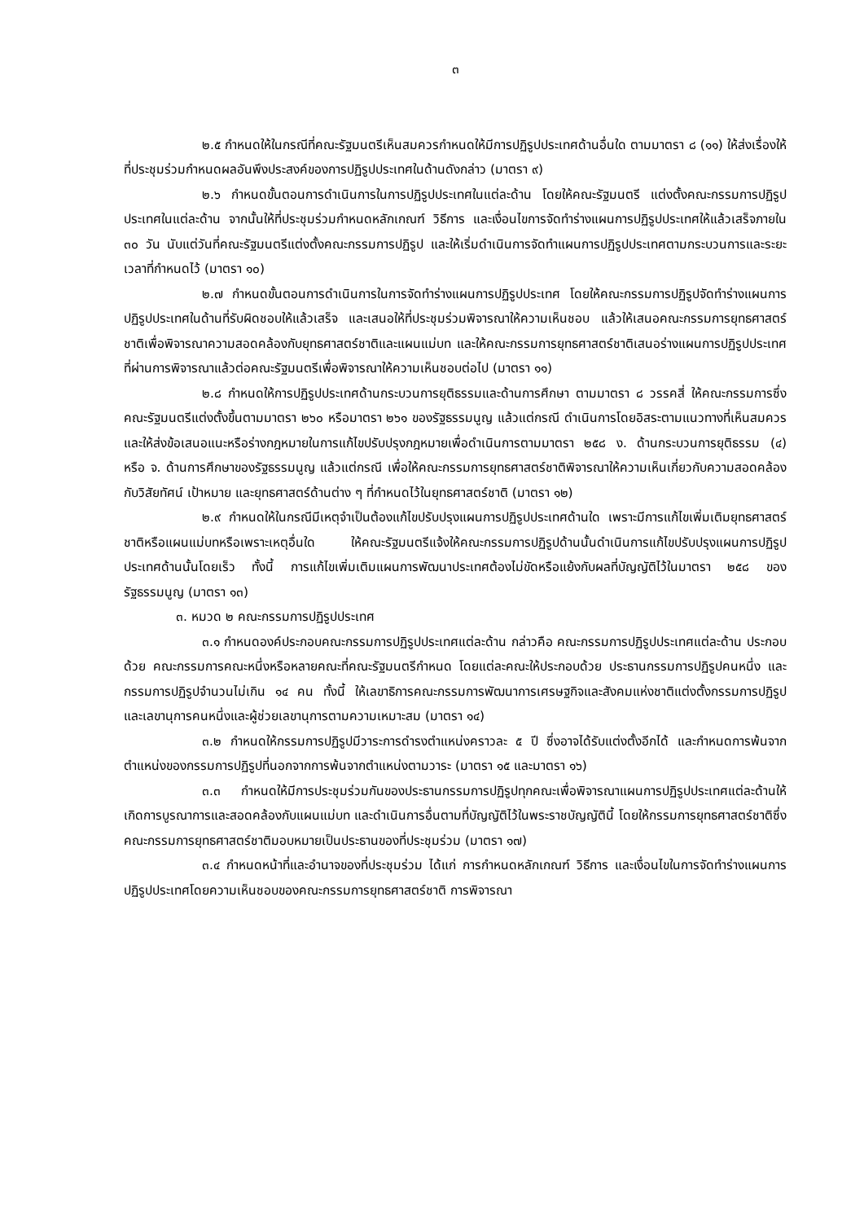๓
๒.๕ กำหนดให้ในกรณีที่คณะรัฐมนตรีเห็นสมควรกำหนดให้มีการปฏิรูปประเทศด้านอื่นใด ตามมาตรา ๘ (๑๑) ให้ส่งเรื่องให้ที่ประชุมร่วมกำหนดผลอันพึงประสงค์ของการปฏิรูปประเทศในด้านดังกล่าว (มาตรา ๙)
๒.๖ กำหนดขั้นตอนการดำเนินการในการปฏิรูปประเทศในแต่ละด้าน โดยให้คณะรัฐมนตรี แต่งตั้งคณะกรรมการปฏิรูปประเทศในแต่ละด้าน จากนั้นให้ที่ประชุมร่วมกำหนดหลักเกณฑ์ วิธีการ และเงื่อนไขการจัดทำร่างแผนการปฏิรูปประเทศให้แล้วเสร็จภายใน ๓๐ วัน นับแต่วันที่คณะรัฐมนตรีแต่งตั้งคณะกรรมการปฏิรูป และให้เริ่มดำเนินการจัดทำแผนการปฏิรูปประเทศตามกระบวนการและระยะเวลาที่กำหนดไว้ (มาตรา ๑๐)
๒.๗ กำหนดขั้นตอนการดำเนินการในการจัดทำร่างแผนการปฏิรูปประเทศ โดยให้คณะกรรมการปฏิรูปจัดทำร่างแผนการปฏิรูปประเทศในด้านที่รับผิดชอบให้แล้วเสร็จ และเสนอให้ที่ประชุมร่วมพิจารณาให้ความเห็นชอบ แล้วให้เสนอคณะกรรมการยุทธศาสตร์ชาติเพื่อพิจารณาความสอดคล้องกับยุทธศาสตร์ชาติและแผนแม่บท และให้คณะกรรมการยุทธศาสตร์ชาติเสนอร่างแผนการปฏิรูปประเทศที่ผ่านการพิจารณาแล้วต่อคณะรัฐมนตรีเพื่อพิจารณาให้ความเห็นชอบต่อไป (มาตรา ๑๑)
๒.๘ กำหนดให้การปฏิรูปประเทศด้านกระบวนการยุติธรรมและด้านการศึกษา ตามมาตรา ๘ วรรคสี่ ให้คณะกรรมการซึ่งคณะรัฐมนตรีแต่งตั้งขึ้นตามมาตรา ๒๖๐ หรือมาตรา ๒๖๑ ของรัฐธรรมนูญ แล้วแต่กรณี ดำเนินการโดยอิสระตามแนวทางที่เห็นสมควร และให้ส่งข้อเสนอแนะหรือร่างกฎหมายในการแก้ไขปรับปรุงกฎหมายเพื่อดำเนินการตามมาตรา ๒๕๘ ง. ด้านกระบวนการยุติธรรม (๔) หรือ จ. ด้านการศึกษาของรัฐธรรมนูญ แล้วแต่กรณี เพื่อให้คณะกรรมการยุทธศาสตร์ชาติพิจารณาให้ความเห็นเกี่ยวกับความสอดคล้องกับวิสัยทัศน์ เป้าหมาย และยุทธศาสตร์ด้านต่าง ๆ ที่กำหนดไว้ในยุทธศาสตร์ชาติ (มาตรา ๑๒)
๒.๙ กำหนดให้ในกรณีมีเหตุจำเป็นต้องแก้ไขปรับปรุงแผนการปฏิรูปประเทศด้านใด เพราะมีการแก้ไขเพิ่มเติมยุทธศาสตร์ชาติหรือแผนแม่บทหรือเพราะเหตุอื่นใด ให้คณะรัฐมนตรีแจ้งให้คณะกรรมการปฏิรูปด้านนั้นดำเนินการแก้ไขปรับปรุงแผนการปฏิรูปประเทศด้านนั้นโดยเร็ว ทั้งนี้ การแก้ไขเพิ่มเติมแผนการพัฒนาประเทศต้องไม่ขัดหรือแย้งกับผลที่บัญญัติไว้ในมาตรา ๒๕๘ ของรัฐธรรมนูญ (มาตรา ๑๓)
๓. หมวด ๒ คณะกรรมการปฏิรูปประเทศ
๓.๑ กำหนดองค์ประกอบคณะกรรมการปฏิรูปประเทศแต่ละด้าน กล่าวคือ คณะกรรมการปฏิรูปประเทศแต่ละด้าน ประกอบด้วย คณะกรรมการคณะหนึ่งหรือหลายคณะที่คณะรัฐมนตรีกำหนด โดยแต่ละคณะให้ประกอบด้วย ประธานกรรมการปฏิรูปคนหนึ่ง และกรรมการปฏิรูปจำนวนไม่เกิน ๑๔ คน ทั้งนี้ ให้เลขาธิการคณะกรรมการพัฒนาการเศรษฐกิจและสังคมแห่งชาติแต่งตั้งกรรมการปฏิรูป และเลขานุการคนหนึ่งและผู้ช่วยเลขานุการตามความเหมาะสม (มาตรา ๑๔)
๓.๒ กำหนดให้กรรมการปฏิรูปมีวาระการดำรงตำแหน่งคราวละ ๕ ปี ซึ่งอาจได้รับแต่งตั้งอีกได้ และกำหนดการพ้นจากตำแหน่งของกรรมการปฏิรูปที่นอกจากการพ้นจากตำแหน่งตามวาระ (มาตรา ๑๕ และมาตรา ๑๖)
๓.๓ กำหนดให้มีการประชุมร่วมกันของประธานกรรมการปฏิรูปทุกคณะเพื่อพิจารณาแผนการปฏิรูปประเทศแต่ละด้านให้เกิดการบูรณาการและสอดคล้องกับแผนแม่บท และดำเนินการอื่นตามที่บัญญัติไว้ในพระราชบัญญัตินี้ โดยให้กรรมการยุทธศาสตร์ชาติซึ่งคณะกรรมการยุทธศาสตร์ชาติมอบหมายเป็นประธานของที่ประชุมร่วม (มาตรา ๑๗)
๓.๔ กำหนดหน้าที่และอำนาจของที่ประชุมร่วม ได้แก่ การกำหนดหลักเกณฑ์ วิธีการ และเงื่อนไขในการจัดทำร่างแผนการปฏิรูปประเทศโดยความเห็นชอบของคณะกรรมการยุทธศาสตร์ชาติ การพิจารณา